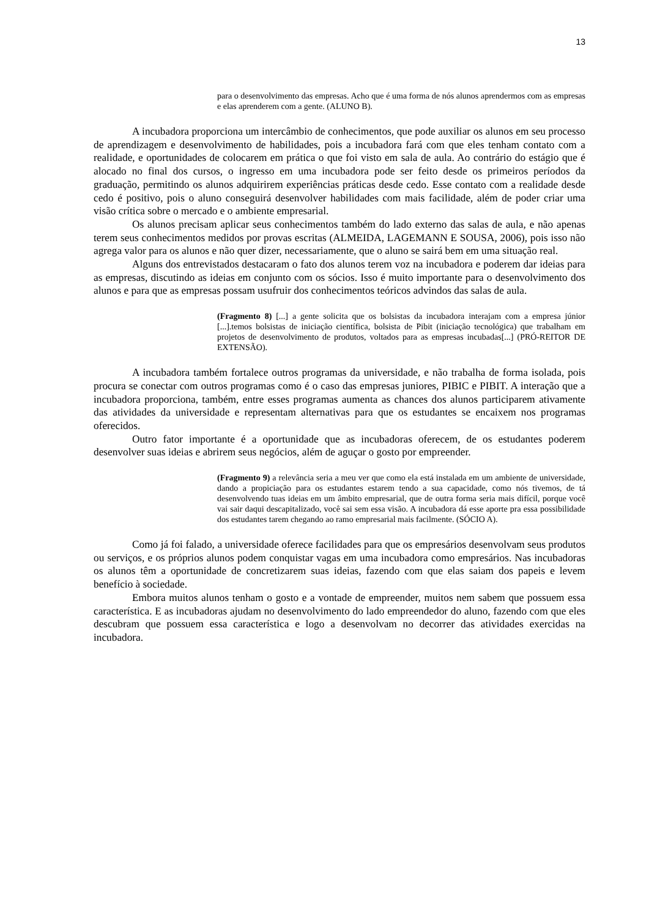13
para o desenvolvimento das empresas. Acho que é uma forma de nós alunos aprendermos com as empresas e elas aprenderem com a gente. (ALUNO B).
A incubadora proporciona um intercâmbio de conhecimentos, que pode auxiliar os alunos em seu processo de aprendizagem e desenvolvimento de habilidades, pois a incubadora fará com que eles tenham contato com a realidade, e oportunidades de colocarem em prática o que foi visto em sala de aula. Ao contrário do estágio que é alocado no final dos cursos, o ingresso em uma incubadora pode ser feito desde os primeiros períodos da graduação, permitindo os alunos adquirirem experiências práticas desde cedo. Esse contato com a realidade desde cedo é positivo, pois o aluno conseguirá desenvolver habilidades com mais facilidade, além de poder criar uma visão crítica sobre o mercado e o ambiente empresarial.
Os alunos precisam aplicar seus conhecimentos também do lado externo das salas de aula, e não apenas terem seus conhecimentos medidos por provas escritas (ALMEIDA, LAGEMANN E SOUSA, 2006), pois isso não agrega valor para os alunos e não quer dizer, necessariamente, que o aluno se sairá bem em uma situação real.
Alguns dos entrevistados destacaram o fato dos alunos terem voz na incubadora e poderem dar ideias para as empresas, discutindo as ideias em conjunto com os sócios. Isso é muito importante para o desenvolvimento dos alunos e para que as empresas possam usufruir dos conhecimentos teóricos advindos das salas de aula.
(Fragmento 8) [...] a gente solicita que os bolsistas da incubadora interajam com a empresa júnior [...].temos bolsistas de iniciação científica, bolsista de Pibit (iniciação tecnológica) que trabalham em projetos de desenvolvimento de produtos, voltados para as empresas incubadas[...] (PRÓ-REITOR DE EXTENSÃO).
A incubadora também fortalece outros programas da universidade, e não trabalha de forma isolada, pois procura se conectar com outros programas como é o caso das empresas juniores, PIBIC e PIBIT. A interação que a incubadora proporciona, também, entre esses programas aumenta as chances dos alunos participarem ativamente das atividades da universidade e representam alternativas para que os estudantes se encaixem nos programas oferecidos.
Outro fator importante é a oportunidade que as incubadoras oferecem, de os estudantes poderem desenvolver suas ideias e abrirem seus negócios, além de aguçar o gosto por empreender.
(Fragmento 9) a relevância seria a meu ver que como ela está instalada em um ambiente de universidade, dando a propiciação para os estudantes estarem tendo a sua capacidade, como nós tivemos, de tá desenvolvendo tuas ideias em um âmbito empresarial, que de outra forma seria mais difícil, porque você vai sair daqui descapitalizado, você sai sem essa visão. A incubadora dá esse aporte pra essa possibilidade dos estudantes tarem chegando ao ramo empresarial mais facilmente. (SÓCIO A).
Como já foi falado, a universidade oferece facilidades para que os empresários desenvolvam seus produtos ou serviços, e os próprios alunos podem conquistar vagas em uma incubadora como empresários. Nas incubadoras os alunos têm a oportunidade de concretizarem suas ideias, fazendo com que elas saiam dos papeis e levem benefício à sociedade.
Embora muitos alunos tenham o gosto e a vontade de empreender, muitos nem sabem que possuem essa característica. E as incubadoras ajudam no desenvolvimento do lado empreendedor do aluno, fazendo com que eles descubram que possuem essa característica e logo a desenvolvam no decorrer das atividades exercidas na incubadora.